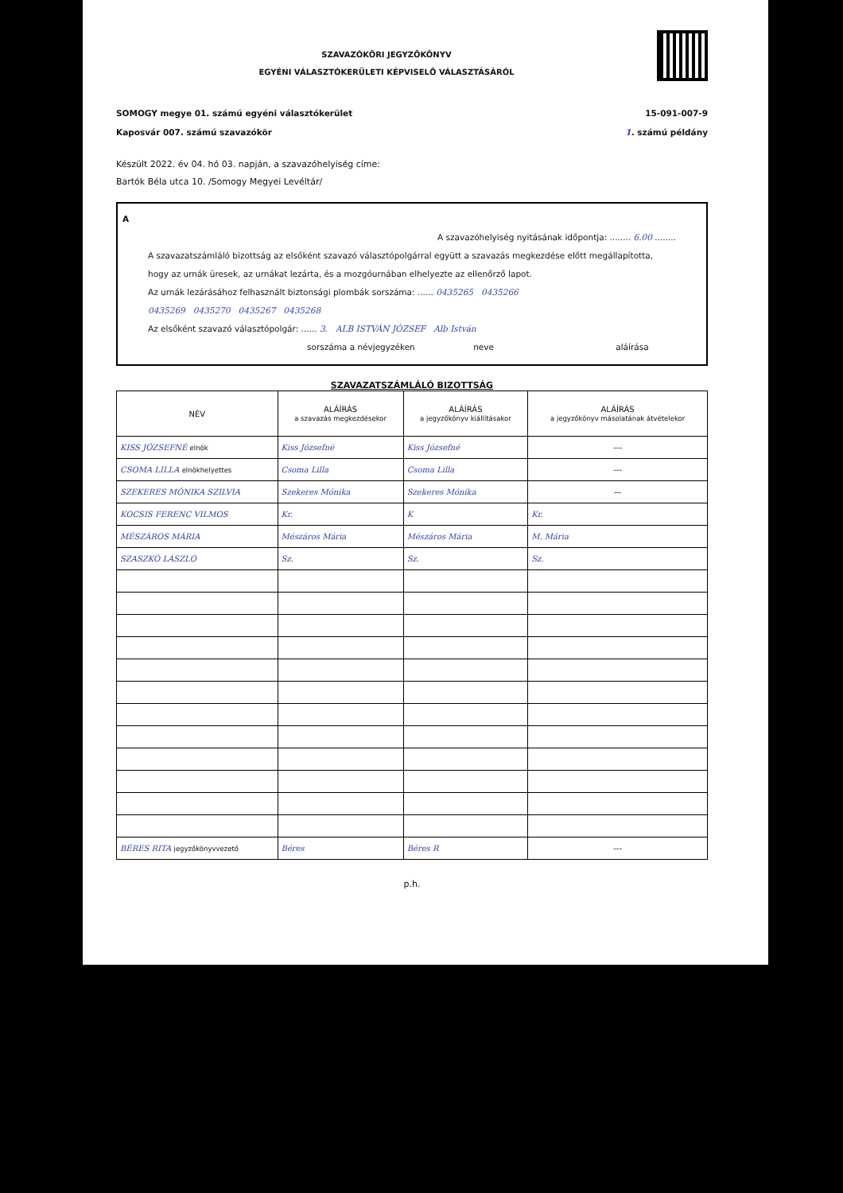SZAVAZÓKÖRI JEGYZŐKÖNYV
EGYÉNI VÁLASZTÓKERÜLETI KÉPVISELŐ VÁLASZTÁSÁRÓL
SOMOGY megye 01. számú egyéni választókerület
Kaposvár 007. számú szavazókör
15-091-007-9
1. számú példány
Készült 2022. év 04. hó 03. napján, a szavazóhelyiség címe:
Bartók Béla utca 10. /Somogy Megyei Levéltár/
A
A szavazóhelyiség nyitásának időpontja: ........ 6.00 ........
A szavazatszámláló bizottság az elsőként szavazó választópolgárral együtt a szavazás megkezdése előtt megállapította, hogy az urnák üresek, az urnákat lezárta, és a mozgóurnában elhelyezte az ellenőrző lapot.
Az urnák lezárásához felhasznált biztonsági plombák sorszáma: ...... 0435265 0435266
0435269 0435270 0435267 0435268
Az elsőként szavazó választópolgár: ...... 3. ALB ISTVÁN JÓZSEF Alb István
sorszáma a névjegyzéken neve aláírása
SZAVAZATSZÁMLÁLÓ BIZOTTSÁG
| NÉV | ALÁÍRÁS a szavazás megkezdésekor | ALÁÍRÁS a jegyzőkönyv kiállításakor | ALÁÍRÁS a jegyzőkönyv másolatának átvételekor |
| --- | --- | --- | --- |
| KISS JÓZSEFNÉ elnök | Kiss Józsefné | Kiss Józsefné | --- |
| CSOMA LILLA elnökhelyettes | Csoma Lilla | Csoma Lilla | --- |
| SZEKERES MÓNIKA SZILVIA | Szekeres Mónika | Szekeres Mónika | — |
| KOCSIS FERENC VILMOS | Kr. | K | Kr. |
| MÉSZÁROS MÁRIA | Mészáros Mária | Mészáros Mária | M. Mária |
| SZASZKÓ LÁSZLÓ | Sz. | Sz. | Sz. |
| BÉRES RITA jegyzőkönyvvezető | Béres | Béres R | --- |
p.h.